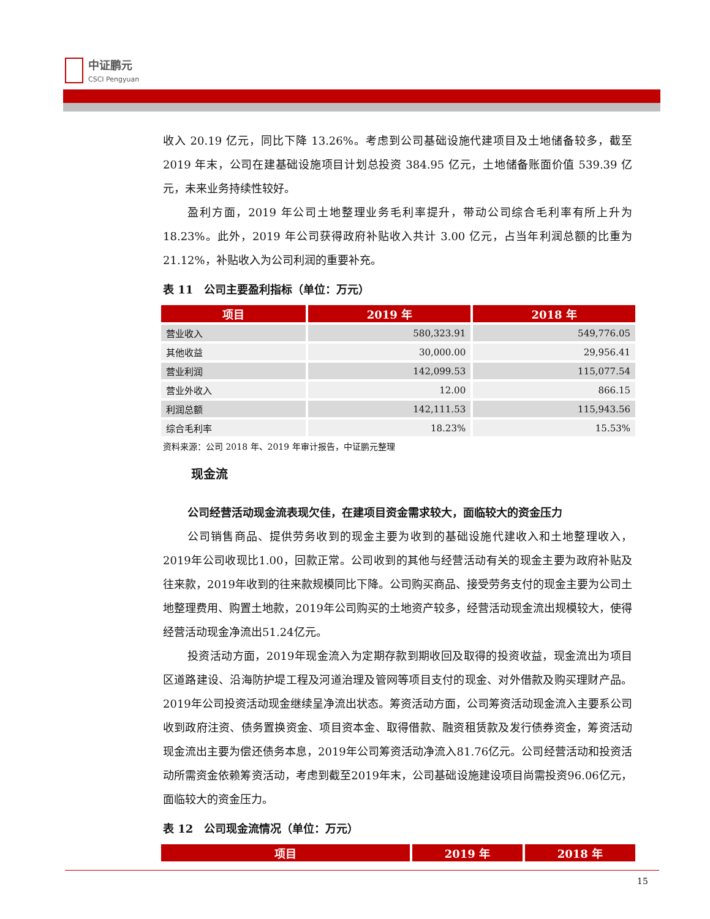中证鹏元
CSCI Pengyuan
收入 20.19 亿元，同比下降 13.26%。考虑到公司基础设施代建项目及土地储备较多，截至 2019 年末，公司在建基础设施项目计划总投资 384.95 亿元，土地储备账面价值 539.39 亿元，未来业务持续性较好。
盈利方面，2019 年公司土地整理业务毛利率提升，带动公司综合毛利率有所上升为 18.23%。此外，2019 年公司获得政府补贴收入共计 3.00 亿元，占当年利润总额的比重为 21.12%，补贴收入为公司利润的重要补充。
表 11　公司主要盈利指标（单位：万元）
| 项目 | 2019 年 | 2018 年 |
| --- | --- | --- |
| 营业收入 | 580,323.91 | 549,776.05 |
| 其他收益 | 30,000.00 | 29,956.41 |
| 营业利润 | 142,099.53 | 115,077.54 |
| 营业外收入 | 12.00 | 866.15 |
| 利润总额 | 142,111.53 | 115,943.56 |
| 综合毛利率 | 18.23% | 15.53% |
资料来源：公司 2018 年、2019 年审计报告，中证鹏元整理
现金流
公司经营活动现金流表现欠佳，在建项目资金需求较大，面临较大的资金压力
公司销售商品、提供劳务收到的现金主要为收到的基础设施代建收入和土地整理收入，2019年公司收现比1.00，回款正常。公司收到的其他与经营活动有关的现金主要为政府补贴及往来款，2019年收到的往来款规模同比下降。公司购买商品、接受劳务支付的现金主要为公司土地整理费用、购置土地款，2019年公司购买的土地资产较多，经营活动现金流出规模较大，使得经营活动现金净流出51.24亿元。
投资活动方面，2019年现金流入为定期存款到期收回及取得的投资收益，现金流出为项目区道路建设、沿海防护堤工程及河道治理及管网等项目支付的现金、对外借款及购买理财产品。2019年公司投资活动现金继续呈净流出状态。筹资活动方面，公司筹资活动现金流入主要系公司收到政府注资、债务置换资金、项目资本金、取得借款、融资租赁款及发行债券资金，筹资活动现金流出主要为偿还债务本息，2019年公司筹资活动净流入81.76亿元。公司经营活动和投资活动所需资金依赖筹资活动，考虑到截至2019年末，公司基础设施建设项目尚需投资96.06亿元，面临较大的资金压力。
表 12　公司现金流情况（单位：万元）
| 项目 | 2019 年 | 2018 年 |
| --- | --- | --- |
15